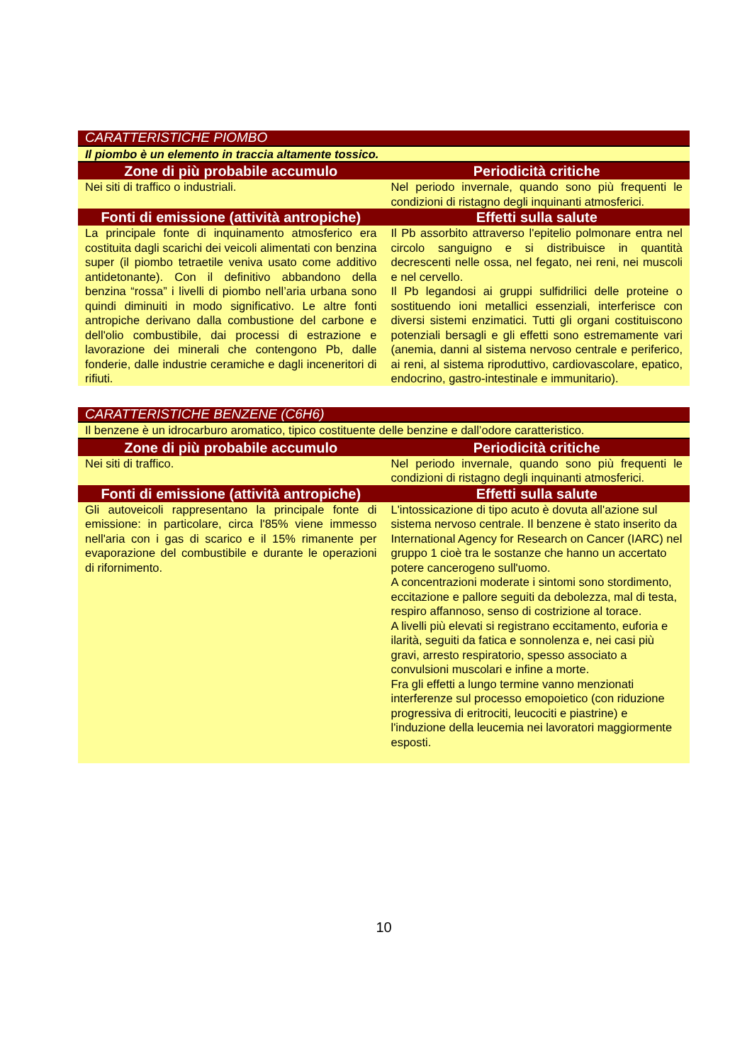| CARATTERISTICHE PIOMBO | |
| --- | --- |
| Il piombo è un elemento in traccia altamente tossico. | |
| Zone di più probabile accumulo | Periodicità critiche |
| Nei siti di traffico o industriali. | Nel periodo invernale, quando sono più frequenti le condizioni di ristagno degli inquinanti atmosferici. |
| Fonti di emissione (attività antropiche) | Effetti sulla salute |
| La principale fonte di inquinamento atmosferico era costituita dagli scarichi dei veicoli alimentati con benzina super (il piombo tetraetile veniva usato come additivo antidetonante). Con il definitivo abbandono della benzina “rossa” i livelli di piombo nell’aria urbana sono quindi diminuiti in modo significativo. Le altre fonti antropiche derivano dalla combustione del carbone e dell'olio combustibile, dai processi di estrazione e lavorazione dei minerali che contengono Pb, dalle fonderie, dalle industrie ceramiche e dagli inceneritori di rifiuti. | Il Pb assorbito attraverso l'epitelio polmonare entra nel circolo sanguigno e si distribuisce in quantità decrescenti nelle ossa, nel fegato, nei reni, nei muscoli e nel cervello. Il Pb legandosi ai gruppi sulfidrilici delle proteine o sostituendo ioni metallici essenziali, interferisce con diversi sistemi enzimatici. Tutti gli organi costituiscono potenziali bersagli e gli effetti sono estremamente vari (anemia, danni al sistema nervoso centrale e periferico, ai reni, al sistema riproduttivo, cardiovascolare, epatico, endocrino, gastro-intestinale e immunitario). |
| CARATTERISTICHE BENZENE (C6H6) | |
| --- | --- |
| Il benzene è un idrocarburo aromatico, tipico costituente delle benzine e dall’odore caratteristico. | |
| Zone di più probabile accumulo | Periodicità critiche |
| Nei siti di traffico. | Nel periodo invernale, quando sono più frequenti le condizioni di ristagno degli inquinanti atmosferici. |
| Fonti di emissione (attività antropiche) | Effetti sulla salute |
| Gli autoveicoli rappresentano la principale fonte di emissione: in particolare, circa l'85% viene immesso nell'aria con i gas di scarico e il 15% rimanente per evaporazione del combustibile e durante le operazioni di rifornimento. | L'intossicazione di tipo acuto è dovuta all'azione sul sistema nervoso centrale. Il benzene è stato inserito da International Agency for Research on Cancer (IARC) nel gruppo 1 cioè tra le sostanze che hanno un accertato potere cancerogeno sull'uomo. A concentrazioni moderate i sintomi sono stordimento, eccitazione e pallore seguiti da debolezza, mal di testa, respiro affannoso, senso di costrizione al torace. A livelli più elevati si registrano eccitamento, euforia e ilarità, seguiti da fatica e sonnolenza e, nei casi più gravi, arresto respiratorio, spesso associato a convulsioni muscolari e infine a morte. Fra gli effetti a lungo termine vanno menzionati interferenze sul processo emopoietico (con riduzione progressiva di eritrociti, leucociti e piastrine) e l'induzione della leucemia nei lavoratori maggiormente esposti. |
10